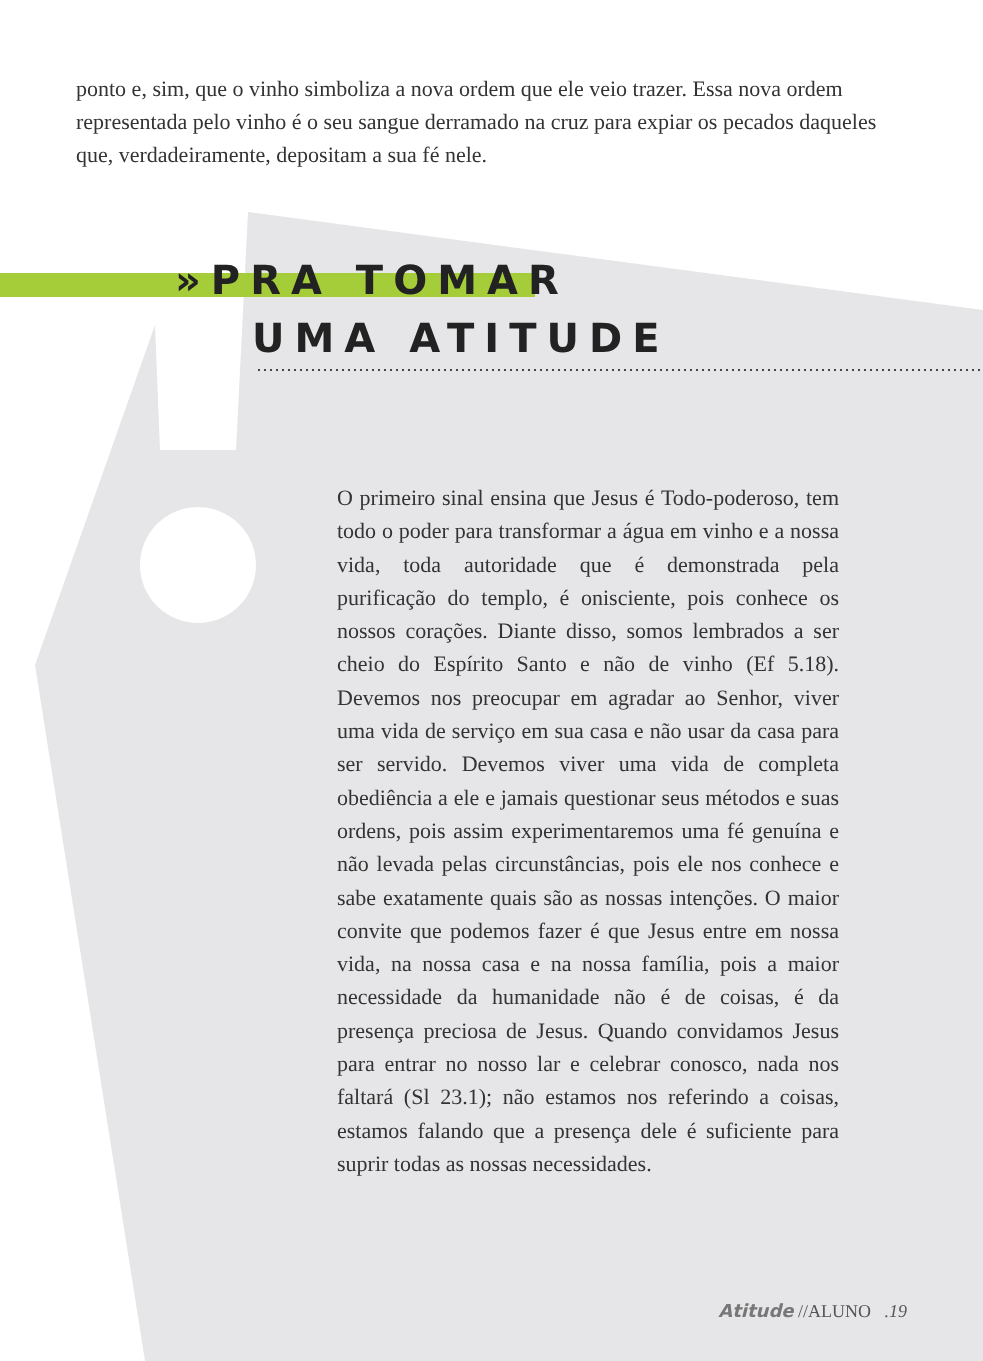ponto e, sim, que o vinho simboliza a nova ordem que ele veio trazer. Essa nova ordem representada pelo vinho é o seu sangue derramado na cruz para expiar os pecados daqueles que, verdadeiramente, depositam a sua fé nele.
»PRA TOMAR
UMA ATITUDE
O primeiro sinal ensina que Jesus é Todo-poderoso, tem todo o poder para transformar a água em vinho e a nossa vida, toda autoridade que é demonstrada pela purificação do templo, é onisciente, pois conhece os nossos corações. Diante disso, somos lembrados a ser cheio do Espírito Santo e não de vinho (Ef 5.18). Devemos nos preocupar em agradar ao Senhor, viver uma vida de serviço em sua casa e não usar da casa para ser servido. Devemos viver uma vida de completa obediência a ele e jamais questionar seus métodos e suas ordens, pois assim experimentaremos uma fé genuína e não levada pelas circunstâncias, pois ele nos conhece e sabe exatamente quais são as nossas intenções. O maior convite que podemos fazer é que Jesus entre em nossa vida, na nossa casa e na nossa família, pois a maior necessidade da humanidade não é de coisas, é da presença preciosa de Jesus. Quando convidamos Jesus para entrar no nosso lar e celebrar conosco, nada nos faltará (Sl 23.1); não estamos nos referindo a coisas, estamos falando que a presença dele é suficiente para suprir todas as nossas necessidades.
Atitude //ALUNO .19